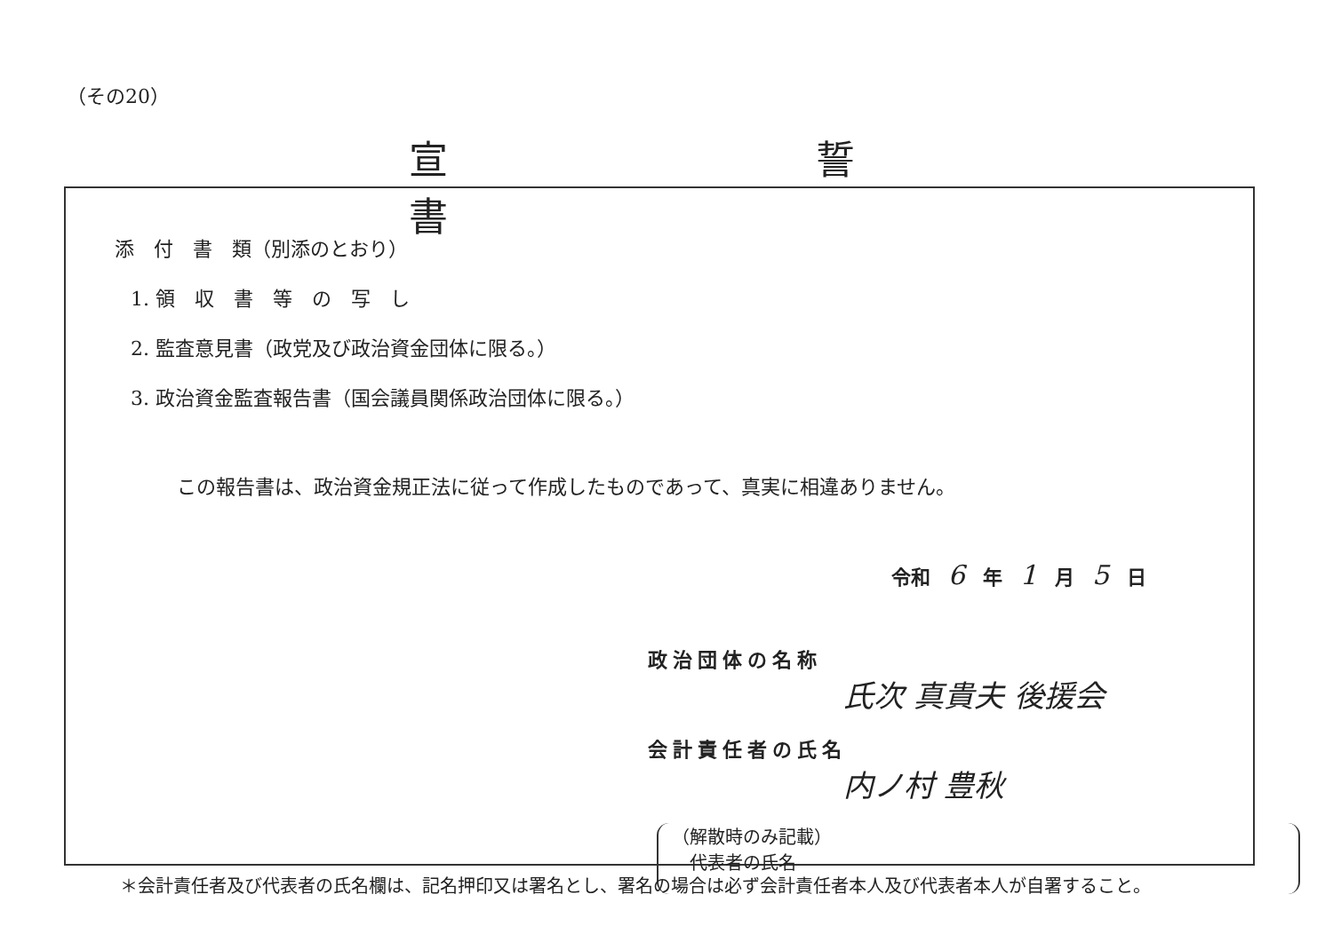（その20）
宣 誓 書
添　付　書　類（別添のとおり）
1. 領　収　書　等　の　写　し
2. 監査意見書（政党及び政治資金団体に限る。）
3. 政治資金監査報告書（国会議員関係政治団体に限る。）
この報告書は、政治資金規正法に従って作成したものであって、真実に相違ありません。
令和 6 年 1 月 5 日
政治団体の名称
氏次 真貴夫 後援会
会計責任者の氏名
内ノ村 豊秋
（解散時のみ記載）
　代表者の氏名
＊会計責任者及び代表者の氏名欄は、記名押印又は署名とし、署名の場合は必ず会計責任者本人及び代表者本人が自署すること。